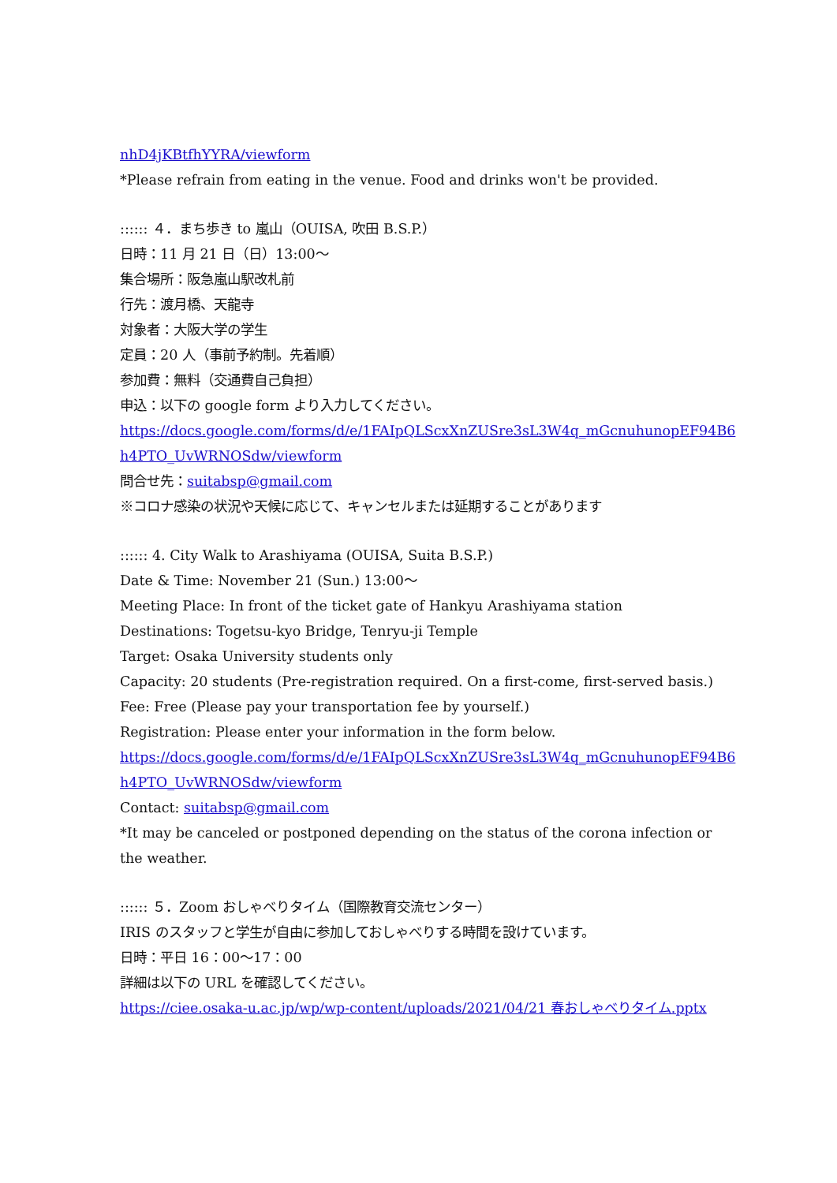nhD4jKBtfhYYRA/viewform
*Please refrain from eating in the venue. Food and drinks won't be provided.
:::::: ４．まち歩き to 嵐山（OUISA, 吹田 B.S.P.）
日時：11 月 21 日（日）13:00〜
集合場所：阪急嵐山駅改札前
行先：渡月橋、天龍寺
対象者：大阪大学の学生
定員：20 人（事前予約制。先着順）
参加費：無料（交通費自己負担）
申込：以下の google form より入力してください。
https://docs.google.com/forms/d/e/1FAIpQLScxXnZUSre3sL3W4q_mGcnuhunopEF94B6
h4PTO_UvWRNOSdw/viewform
問合せ先：suitabsp@gmail.com
※コロナ感染の状況や天候に応じて、キャンセルまたは延期することがあります
:::::: 4. City Walk to Arashiyama (OUISA, Suita B.S.P.)
Date & Time: November 21 (Sun.) 13:00〜
Meeting Place: In front of the ticket gate of Hankyu Arashiyama station
Destinations: Togetsu-kyo Bridge, Tenryu-ji Temple
Target: Osaka University students only
Capacity: 20 students (Pre-registration required. On a first-come, first-served basis.)
Fee: Free (Please pay your transportation fee by yourself.)
Registration: Please enter your information in the form below.
https://docs.google.com/forms/d/e/1FAIpQLScxXnZUSre3sL3W4q_mGcnuhunopEF94B6
h4PTO_UvWRNOSdw/viewform
Contact: suitabsp@gmail.com
*It may be canceled or postponed depending on the status of the corona infection or the weather.
:::::: ５．Zoom おしゃべりタイム（国際教育交流センター）
IRIS のスタッフと学生が自由に参加しておしゃべりする時間を設けています。
日時：平日 16：00〜17：00
詳細は以下の URL を確認してください。
https://ciee.osaka-u.ac.jp/wp/wp-content/uploads/2021/04/21 春おしゃべりタイム.pptx